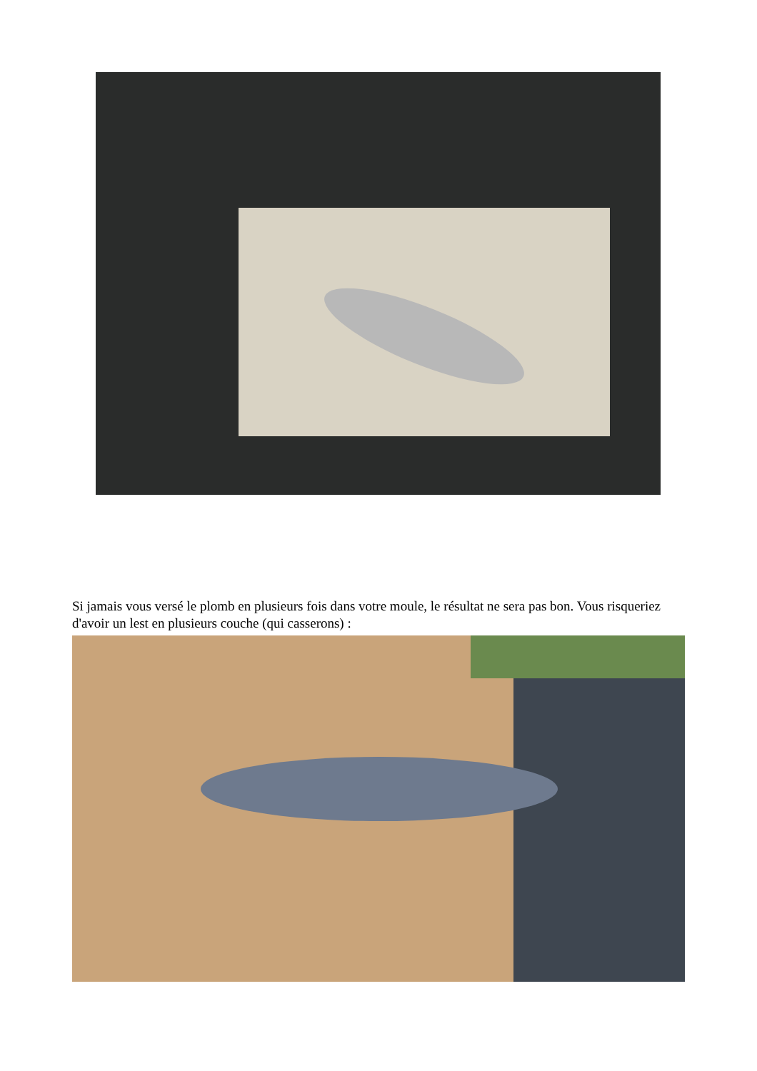Si jamais vous versé le plomb en plusieurs fois dans votre moule, le résultat ne sera pas bon. Vous risqueriez d'avoir un lest en plusieurs couche (qui casserons) :